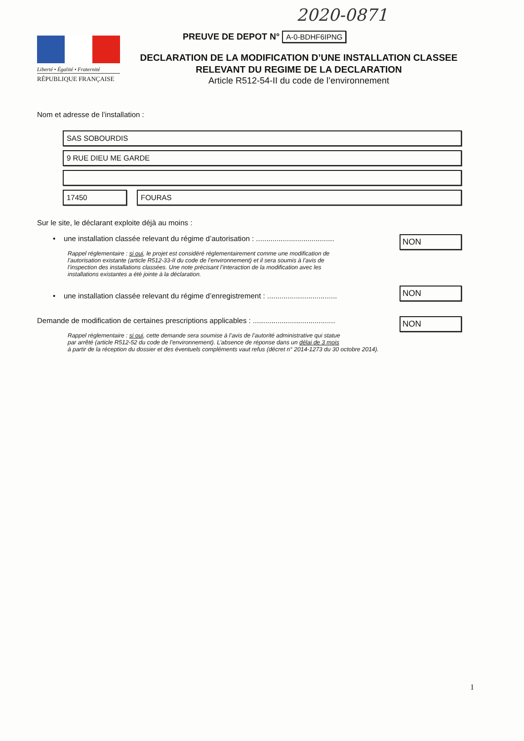2020-0871
Liberté • Égalité • Fraternité
RÉPUBLIQUE FRANÇAISE
PREUVE DE DEPOT N° A-0-BDHF6IPNG
DECLARATION DE LA MODIFICATION D’UNE INSTALLATION CLASSEE
RELEVANT DU REGIME DE LA DECLARATION
Article R512-54-II du code de l’environnement
Nom et adresse de l’installation :
SAS SOBOURDIS
9 RUE DIEU ME GARDE
17450 FOURAS
Sur le site, le déclarant exploite déjà au moins :
• une installation classée relevant du régime d’autorisation : ......................................
NON
Rappel réglementaire : si oui, le projet est considéré réglementairement comme une modification de
l’autorisation existante (article R512-33-II du code de l’environnement) et il sera soumis à l’avis de
l’inspection des installations classées. Une note précisant l’interaction de la modification avec les
installations existantes a été jointe à la déclaration.
• une installation classée relevant du régime d’enregistrement : ..................................
NON
Demande de modification de certaines prescriptions applicables : ........................................
NON
Rappel réglementaire : si oui, cette demande sera soumise à l’avis de l’autorité administrative qui statue
par arrêté (article R512-52 du code de l’environnement). L’absence de réponse dans un délai de 3 mois
à partir de la réception du dossier et des éventuels compléments vaut refus (décret n° 2014-1273 du 30 octobre 2014).
1